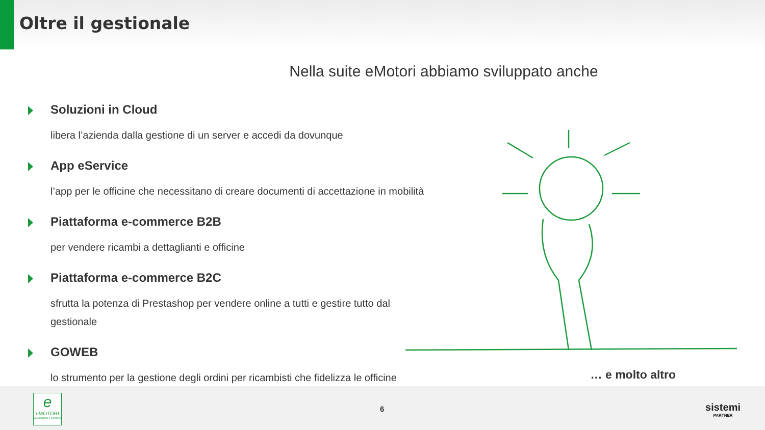Oltre il gestionale
Nella suite eMotori abbiamo sviluppato anche
Soluzioni in Cloud
libera l’azienda dalla gestione di un server e accedi da dovunque
App eService
l’app per le officine che necessitano di creare documenti di accettazione in mobilità
Piattaforma e-commerce B2B
per vendere ricambi a dettaglianti e officine
Piattaforma e-commerce B2C
sfrutta la potenza di Prestashop per vendere online a tutti e gestire tutto dal gestionale
GOWEB
lo strumento per la gestione degli ordini per ricambisti che fidelizza le officine
… e molto altro
e
eMOTORI
La soluzione è semplice
6
sistemi
PARTNER